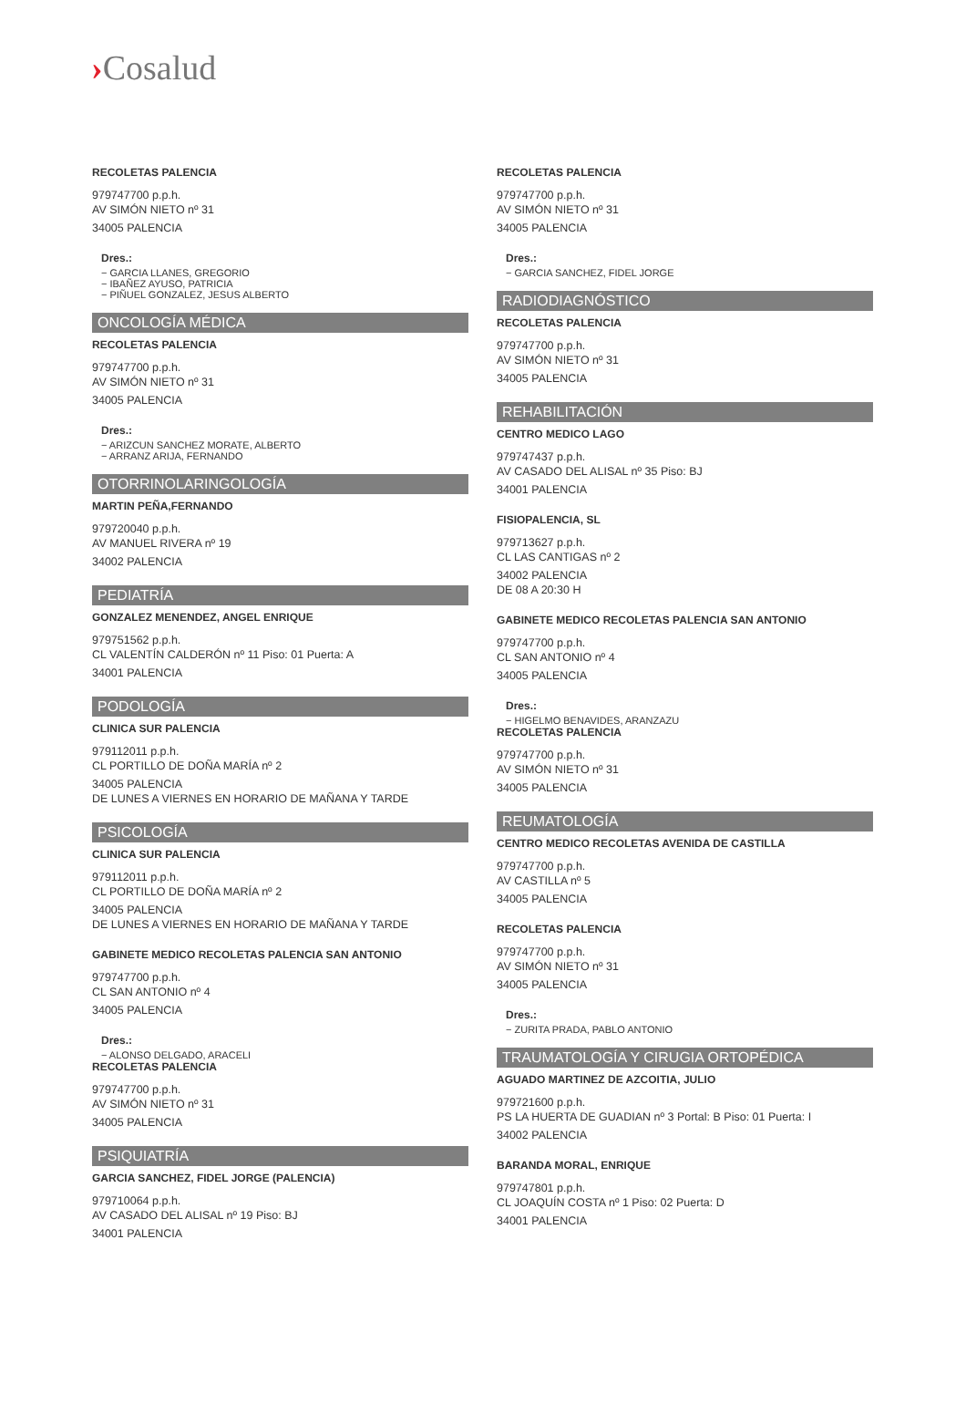›Cosalud
RECOLETAS PALENCIA
979747700 p.p.h.
AV SIMÓN NIETO nº 31
34005 PALENCIA
Dres.:
− GARCIA LLANES, GREGORIO
− IBAÑEZ AYUSO, PATRICIA
− PIÑUEL GONZALEZ, JESUS ALBERTO
ONCOLOGÍA MÉDICA
RECOLETAS PALENCIA
979747700 p.p.h.
AV SIMÓN NIETO nº 31
34005 PALENCIA
Dres.:
− ARIZCUN SANCHEZ MORATE, ALBERTO
− ARRANZ ARIJA, FERNANDO
OTORRINOLARINGOLOGÍA
MARTIN PEÑA,FERNANDO
979720040 p.p.h.
AV MANUEL RIVERA nº 19
34002 PALENCIA
PEDIATRÍA
GONZALEZ MENENDEZ, ANGEL ENRIQUE
979751562 p.p.h.
CL VALENTÍN CALDERÓN nº 11 Piso: 01 Puerta: A
34001 PALENCIA
PODOLOGÍA
CLINICA SUR PALENCIA
979112011 p.p.h.
CL PORTILLO DE DOÑA MARÍA nº 2
34005 PALENCIA
DE LUNES A VIERNES EN HORARIO DE MAÑANA Y TARDE
PSICOLOGÍA
CLINICA SUR PALENCIA
979112011 p.p.h.
CL PORTILLO DE DOÑA MARÍA nº 2
34005 PALENCIA
DE LUNES A VIERNES EN HORARIO DE MAÑANA Y TARDE
GABINETE MEDICO RECOLETAS PALENCIA SAN ANTONIO
979747700 p.p.h.
CL SAN ANTONIO nº 4
34005 PALENCIA
Dres.:
− ALONSO DELGADO, ARACELI
RECOLETAS PALENCIA
979747700 p.p.h.
AV SIMÓN NIETO nº 31
34005 PALENCIA
PSIQUIATRÍA
GARCIA SANCHEZ, FIDEL JORGE (PALENCIA)
979710064 p.p.h.
AV CASADO DEL ALISAL nº 19 Piso: BJ
34001 PALENCIA
RECOLETAS PALENCIA
979747700 p.p.h.
AV SIMÓN NIETO nº 31
34005 PALENCIA
Dres.:
− GARCIA SANCHEZ, FIDEL JORGE
RADIODIAGNÓSTICO
RECOLETAS PALENCIA
979747700 p.p.h.
AV SIMÓN NIETO nº 31
34005 PALENCIA
REHABILITACIÓN
CENTRO MEDICO LAGO
979747437 p.p.h.
AV CASADO DEL ALISAL nº 35 Piso: BJ
34001 PALENCIA
FISIOPALENCIA, SL
979713627 p.p.h.
CL LAS CANTIGAS nº 2
34002 PALENCIA
DE 08 A 20:30 H
GABINETE MEDICO RECOLETAS PALENCIA SAN ANTONIO
979747700 p.p.h.
CL SAN ANTONIO nº 4
34005 PALENCIA
Dres.:
− HIGELMO BENAVIDES, ARANZAZU
RECOLETAS PALENCIA
979747700 p.p.h.
AV SIMÓN NIETO nº 31
34005 PALENCIA
REUMATOLOGÍA
CENTRO MEDICO RECOLETAS AVENIDA DE CASTILLA
979747700 p.p.h.
AV CASTILLA nº 5
34005 PALENCIA
RECOLETAS PALENCIA
979747700 p.p.h.
AV SIMÓN NIETO nº 31
34005 PALENCIA
Dres.:
− ZURITA PRADA, PABLO ANTONIO
TRAUMATOLOGÍA Y CIRUGIA ORTOPÉDICA
AGUADO MARTINEZ DE AZCOITIA, JULIO
979721600 p.p.h.
PS LA HUERTA DE GUADIAN nº 3 Portal: B Piso: 01 Puerta: I
34002 PALENCIA
BARANDA MORAL, ENRIQUE
979747801 p.p.h.
CL JOAQUÍN COSTA nº 1 Piso: 02 Puerta: D
34001 PALENCIA